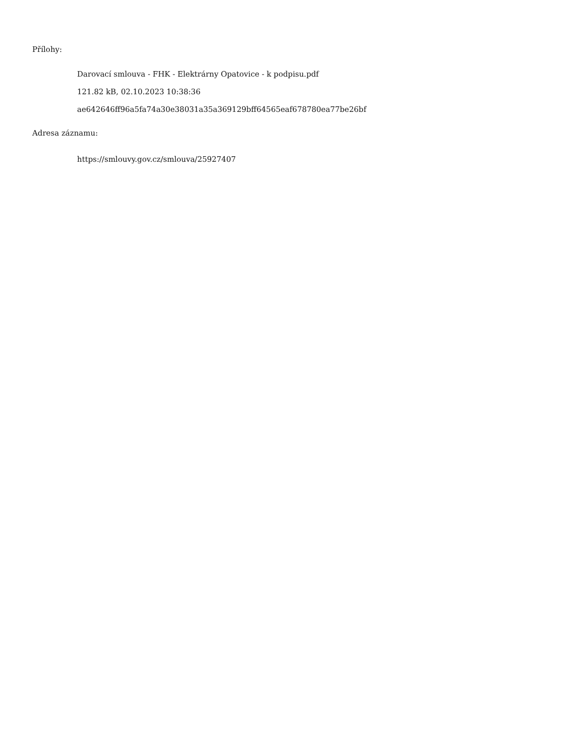Přílohy:
Darovací smlouva - FHK - Elektrárny Opatovice - k podpisu.pdf
121.82 kB, 02.10.2023 10:38:36
ae642646ff96a5fa74a30e38031a35a369129bff64565eaf678780ea77be26bf
Adresa záznamu:
https://smlouvy.gov.cz/smlouva/25927407